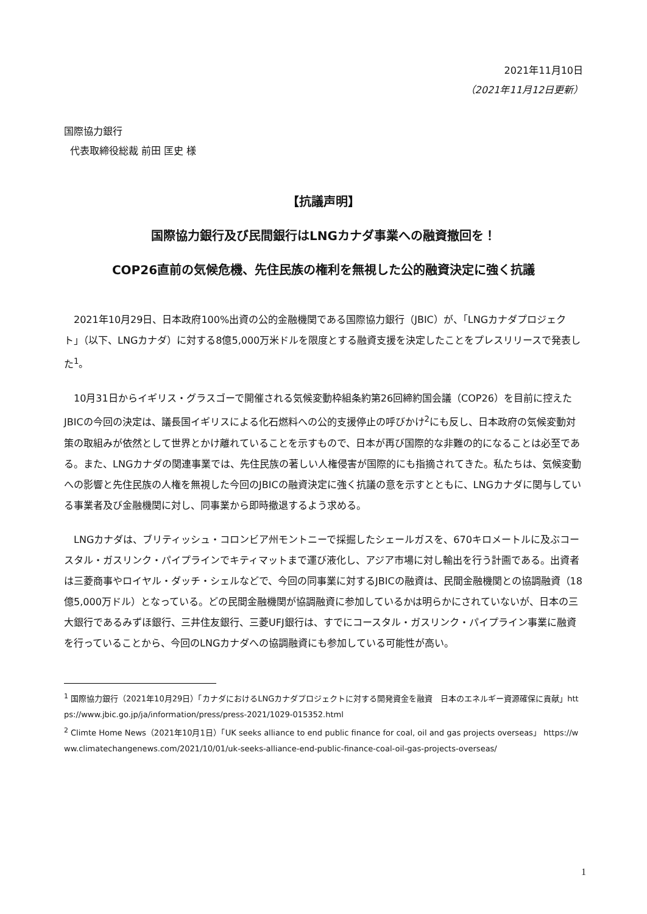2021年11月10日
（2021年11月12日更新）
国際協力銀行
代表取締役総裁 前田 匡史 様
【抗議声明】
国際協力銀行及び民間銀行はLNGカナダ事業への融資撤回を！
COP26直前の気候危機、先住民族の権利を無視した公的融資決定に強く抗議
2021年10月29日、日本政府100%出資の公的金融機関である国際協力銀行（JBIC）が、「LNGカナダプロジェクト」（以下、LNGカナダ）に対する8億5,000万米ドルを限度とする融資支援を決定したことをプレスリリースで発表した<sup>1</sup>。
10月31日からイギリス・グラスゴーで開催される気候変動枠組条約第26回締約国会議（COP26）を目前に控えたJBICの今回の決定は、議長国イギリスによる化石燃料への公的支援停止の呼びかけ<sup>2</sup>にも反し、日本政府の気候変動対策の取組みが依然として世界とかけ離れていることを示すもので、日本が再び国際的な非難の的になることは必至である。また、LNGカナダの関連事業では、先住民族の著しい人権侵害が国際的にも指摘されてきた。私たちは、気候変動への影響と先住民族の人権を無視した今回のJBICの融資決定に強く抗議の意を示すとともに、LNGカナダに関与している事業者及び金融機関に対し、同事業から即時撤退するよう求める。
LNGカナダは、ブリティッシュ・コロンビア州モントニーで採掘したシェールガスを、670キロメートルに及ぶコースタル・ガスリンク・パイプラインでキティマットまで運び液化し、アジア市場に対し輸出を行う計画である。出資者は三菱商事やロイヤル・ダッチ・シェルなどで、今回の同事業に対するJBICの融資は、民間金融機関との協調融資（18億5,000万ドル）となっている。どの民間金融機関が協調融資に参加しているかは明らかにされていないが、日本の三大銀行であるみずほ銀行、三井住友銀行、三菱UFJ銀行は、すでにコースタル・ガスリンク・パイプライン事業に融資を行っていることから、今回のLNGカナダへの協調融資にも参加している可能性が高い。
<sup>1</sup> 国際協力銀行（2021年10月29日）「カナダにおけるLNGカナダプロジェクトに対する開発資金を融資　日本のエネルギー資源確保に貢献」https://www.jbic.go.jp/ja/information/press/press-2021/1029-015352.html
<sup>2</sup> Climte Home News（2021年10月1日）「UK seeks alliance to end public finance for coal, oil and gas projects overseas」 https://www.climatechangenews.com/2021/10/01/uk-seeks-alliance-end-public-finance-coal-oil-gas-projects-overseas/
1